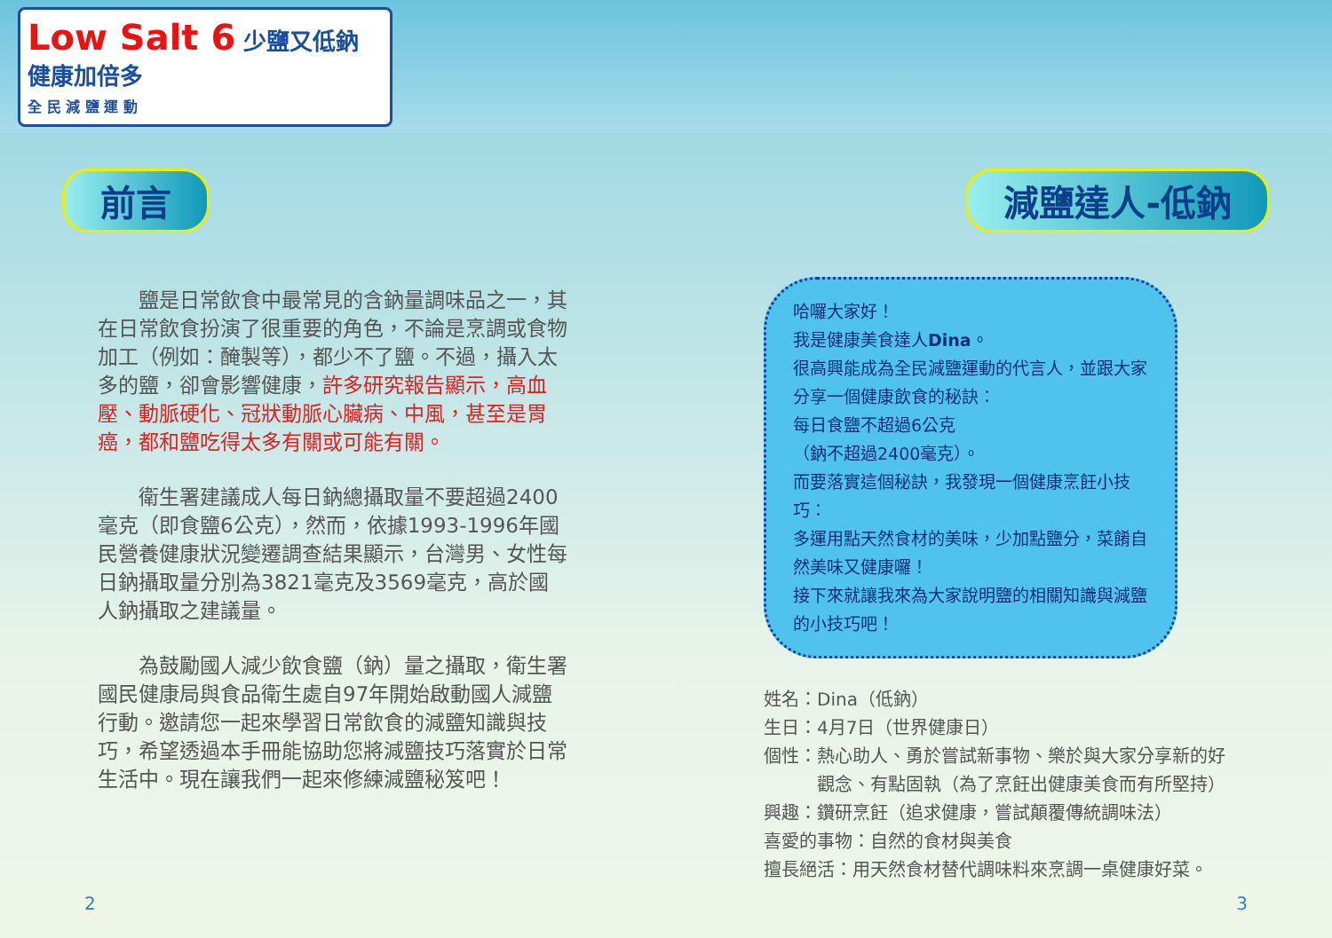Low Salt 6 少鹽又低鈉 健康加倍多
全 民 減 鹽 運 動
前言
鹽是日常飲食中最常見的含鈉量調味品之一，其在日常飲食扮演了很重要的角色，不論是烹調或食物加工（例如：醃製等），都少不了鹽。不過，攝入太多的鹽，卻會影響健康，許多研究報告顯示，高血壓、動脈硬化、冠狀動脈心臟病、中風，甚至是胃癌，都和鹽吃得太多有關或可能有關。
衛生署建議成人每日鈉總攝取量不要超過2400毫克（即食鹽6公克），然而，依據1993-1996年國民營養健康狀況變遷調查結果顯示，台灣男、女性每日鈉攝取量分別為3821毫克及3569毫克，高於國人鈉攝取之建議量。
為鼓勵國人減少飲食鹽（鈉）量之攝取，衛生署國民健康局與食品衛生處自97年開始啟動國人減鹽行動。邀請您一起來學習日常飲食的減鹽知識與技巧，希望透過本手冊能協助您將減鹽技巧落實於日常生活中。現在讓我們一起來修練減鹽秘笈吧！
減鹽達人-低鈉
哈囉大家好！
我是健康美食達人Dina。
很高興能成為全民減鹽運動的代言人，並跟大家分享一個健康飲食的秘訣：
每日食鹽不超過6公克
（鈉不超過2400毫克）。
而要落實這個秘訣，我發現一個健康烹飪小技巧：
多運用點天然食材的美味，少加點鹽分，菜餚自然美味又健康囉！
接下來就讓我來為大家說明鹽的相關知識與減鹽的小技巧吧！
姓名：Dina（低鈉）
生日：4月7日（世界健康日）
個性：熱心助人、勇於嘗試新事物、樂於與大家分享新的好
　　　觀念、有點固執（為了烹飪出健康美食而有所堅持）
興趣：鑽研烹飪（追求健康，嘗試顛覆傳統調味法）
喜愛的事物：自然的食材與美食
擅長絕活：用天然食材替代調味料來烹調一桌健康好菜。
2 3